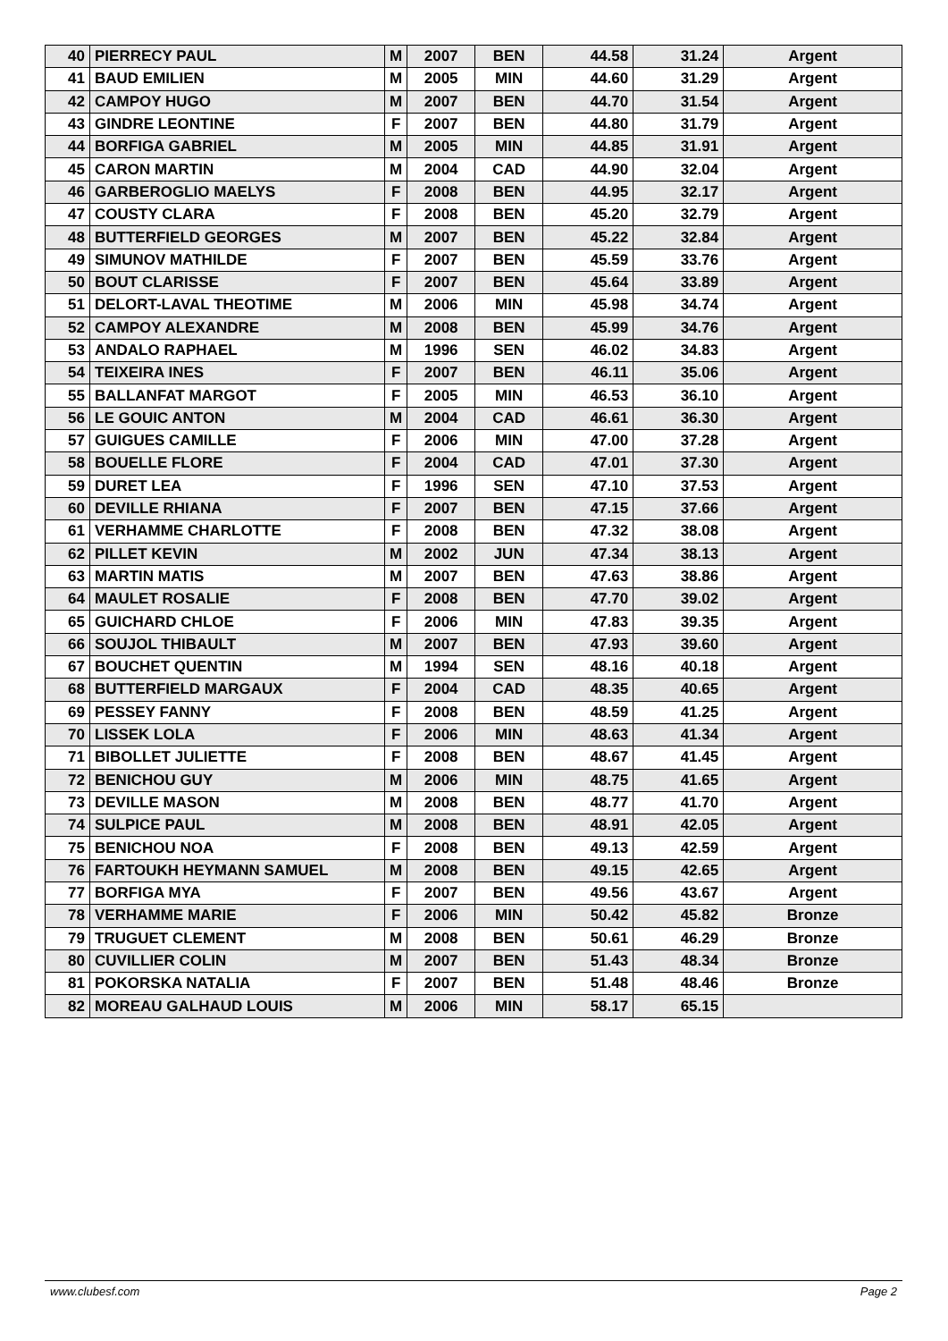| 40 | PIERRECY PAUL | M | 2007 | BEN | 44.58 | 31.24 | Argent |
| 41 | BAUD EMILIEN | M | 2005 | MIN | 44.60 | 31.29 | Argent |
| 42 | CAMPOY HUGO | M | 2007 | BEN | 44.70 | 31.54 | Argent |
| 43 | GINDRE LEONTINE | F | 2007 | BEN | 44.80 | 31.79 | Argent |
| 44 | BORFIGA GABRIEL | M | 2005 | MIN | 44.85 | 31.91 | Argent |
| 45 | CARON MARTIN | M | 2004 | CAD | 44.90 | 32.04 | Argent |
| 46 | GARBEROGLIO MAELYS | F | 2008 | BEN | 44.95 | 32.17 | Argent |
| 47 | COUSTY CLARA | F | 2008 | BEN | 45.20 | 32.79 | Argent |
| 48 | BUTTERFIELD GEORGES | M | 2007 | BEN | 45.22 | 32.84 | Argent |
| 49 | SIMUNOV MATHILDE | F | 2007 | BEN | 45.59 | 33.76 | Argent |
| 50 | BOUT CLARISSE | F | 2007 | BEN | 45.64 | 33.89 | Argent |
| 51 | DELORT-LAVAL THEOTIME | M | 2006 | MIN | 45.98 | 34.74 | Argent |
| 52 | CAMPOY ALEXANDRE | M | 2008 | BEN | 45.99 | 34.76 | Argent |
| 53 | ANDALO RAPHAEL | M | 1996 | SEN | 46.02 | 34.83 | Argent |
| 54 | TEIXEIRA INES | F | 2007 | BEN | 46.11 | 35.06 | Argent |
| 55 | BALLANFAT MARGOT | F | 2005 | MIN | 46.53 | 36.10 | Argent |
| 56 | LE GOUIC ANTON | M | 2004 | CAD | 46.61 | 36.30 | Argent |
| 57 | GUIGUES CAMILLE | F | 2006 | MIN | 47.00 | 37.28 | Argent |
| 58 | BOUELLE FLORE | F | 2004 | CAD | 47.01 | 37.30 | Argent |
| 59 | DURET LEA | F | 1996 | SEN | 47.10 | 37.53 | Argent |
| 60 | DEVILLE RHIANA | F | 2007 | BEN | 47.15 | 37.66 | Argent |
| 61 | VERHAMME CHARLOTTE | F | 2008 | BEN | 47.32 | 38.08 | Argent |
| 62 | PILLET KEVIN | M | 2002 | JUN | 47.34 | 38.13 | Argent |
| 63 | MARTIN MATIS | M | 2007 | BEN | 47.63 | 38.86 | Argent |
| 64 | MAULET ROSALIE | F | 2008 | BEN | 47.70 | 39.02 | Argent |
| 65 | GUICHARD CHLOE | F | 2006 | MIN | 47.83 | 39.35 | Argent |
| 66 | SOUJOL THIBAULT | M | 2007 | BEN | 47.93 | 39.60 | Argent |
| 67 | BOUCHET QUENTIN | M | 1994 | SEN | 48.16 | 40.18 | Argent |
| 68 | BUTTERFIELD MARGAUX | F | 2004 | CAD | 48.35 | 40.65 | Argent |
| 69 | PESSEY FANNY | F | 2008 | BEN | 48.59 | 41.25 | Argent |
| 70 | LISSEK LOLA | F | 2006 | MIN | 48.63 | 41.34 | Argent |
| 71 | BIBOLLET JULIETTE | F | 2008 | BEN | 48.67 | 41.45 | Argent |
| 72 | BENICHOU GUY | M | 2006 | MIN | 48.75 | 41.65 | Argent |
| 73 | DEVILLE MASON | M | 2008 | BEN | 48.77 | 41.70 | Argent |
| 74 | SULPICE PAUL | M | 2008 | BEN | 48.91 | 42.05 | Argent |
| 75 | BENICHOU NOA | F | 2008 | BEN | 49.13 | 42.59 | Argent |
| 76 | FARTOUKH HEYMANN SAMUEL | M | 2008 | BEN | 49.15 | 42.65 | Argent |
| 77 | BORFIGA MYA | F | 2007 | BEN | 49.56 | 43.67 | Argent |
| 78 | VERHAMME MARIE | F | 2006 | MIN | 50.42 | 45.82 | Bronze |
| 79 | TRUGUET CLEMENT | M | 2008 | BEN | 50.61 | 46.29 | Bronze |
| 80 | CUVILLIER COLIN | M | 2007 | BEN | 51.43 | 48.34 | Bronze |
| 81 | POKORSKA NATALIA | F | 2007 | BEN | 51.48 | 48.46 | Bronze |
| 82 | MOREAU GALHAUD LOUIS | M | 2006 | MIN | 58.17 | 65.15 | |
www.clubesf.com Page 2